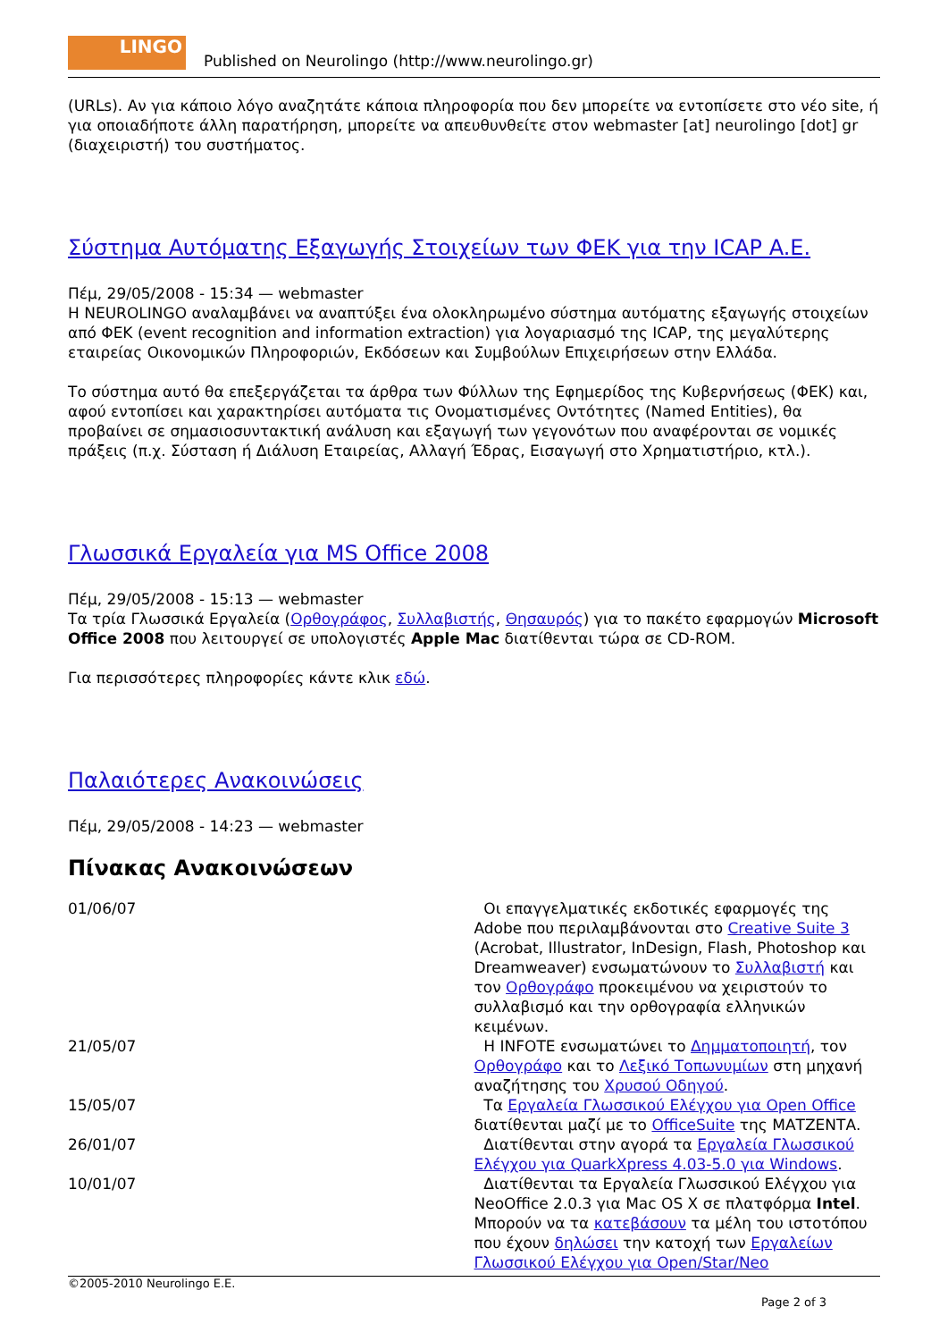LINGO
Published on Neurolingo (http://www.neurolingo.gr)
(URLs). Αν για κάποιο λόγο αναζητάτε κάποια πληροφορία που δεν μπορείτε να εντοπίσετε στο νέο site, ή για οποιαδήποτε άλλη παρατήρηση, μπορείτε να απευθυνθείτε στον webmaster [at] neurolingo [dot] gr (διαχειριστή) του συστήματος.
Σύστημα Αυτόματης Εξαγωγής Στοιχείων των ΦΕΚ για την ICAP A.E.
Πέμ, 29/05/2008 - 15:34 — webmaster
Η NEUROLINGO αναλαμβάνει να αναπτύξει ένα ολοκληρωμένο σύστημα αυτόματης εξαγωγής στοιχείων από ΦΕΚ (event recognition and information extraction) για λογαριασμό της ICAP, της μεγαλύτερης εταιρείας Οικονομικών Πληροφοριών, Εκδόσεων και Συμβούλων Επιχειρήσεων στην Ελλάδα.
Το σύστημα αυτό θα επεξεργάζεται τα άρθρα των Φύλλων της Εφημερίδος της Κυβερνήσεως (ΦΕΚ) και, αφού εντοπίσει και χαρακτηρίσει αυτόματα τις Ονοματισμένες Οντότητες (Named Entities), θα προβαίνει σε σημασιοσυντακτική ανάλυση και εξαγωγή των γεγονότων που αναφέρονται σε νομικές πράξεις (π.χ. Σύσταση ή Διάλυση Εταιρείας, Αλλαγή Έδρας, Εισαγωγή στο Χρηματιστήριο, κτλ.).
Γλωσσικά Εργαλεία για MS Office 2008
Πέμ, 29/05/2008 - 15:13 — webmaster
Τα τρία Γλωσσικά Εργαλεία (Ορθογράφος, Συλλαβιστής, Θησαυρός) για το πακέτο εφαρμογών Microsoft Office 2008 που λειτουργεί σε υπολογιστές Apple Mac διατίθενται τώρα σε CD-ROM.
Για περισσότερες πληροφορίες κάντε κλικ εδώ.
Παλαιότερες Ανακοινώσεις
Πέμ, 29/05/2008 - 14:23 — webmaster
Πίνακας Ανακοινώσεων
| 01/06/07 | Οι επαγγελματικές εκδοτικές εφαρμογές της Adobe που περιλαμβάνονται στο Creative Suite 3 (Acrobat, Illustrator, InDesign, Flash, Photoshop και Dreamweaver) ενσωματώνουν το Συλλαβιστή και τον Ορθογράφο προκειμένου να χειριστούν το συλλαβισμό και την ορθογραφία ελληνικών κειμένων. |
| 21/05/07 | Η INFOTE ενσωματώνει το Δημματοποιητή , τον Ορθογράφο και το Λεξικό Τοπωνυμίων στη μηχανή αναζήτησης του Χρυσού Οδηγού . |
| 15/05/07 | Τα Εργαλεία Γλωσσικού Ελέγχου για Open Office διατίθενται μαζί με το OfficeSuite της ΜΑΤΖΕΝΤΑ. |
| 26/01/07 | Διατίθενται στην αγορά τα Εργαλεία Γλωσσικού Ελέγχου για QuarkXpress 4.03-5.0 για Windows . |
| 10/01/07 | Διατίθενται τα Εργαλεία Γλωσσικού Ελέγχου για NeoOffice 2.0.3 για Mac OS X σε πλατφόρμα Intel . Μπορούν να τα κατεβάσουν τα μέλη του ιστοτόπου που έχουν δηλώσει την κατοχή των Εργαλείων Γλωσσικού Ελέγχου για Open/Star/Neo |
©2005-2010 Neurolingo E.E.
Page 2 of 3